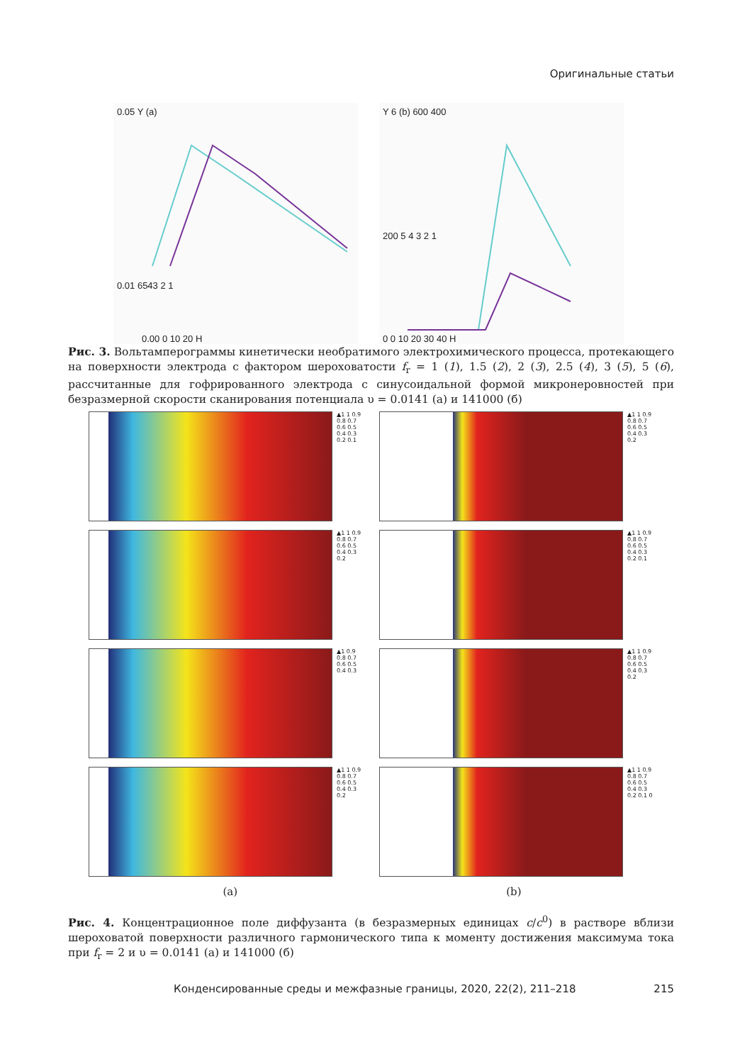Оригинальные статьи
0.05 Y (a)
0.01 6543 2 1
0.00 0 10 20 H
Y 6 (b) 600 400
200 5 4 3 2 1
0 0 10 20 30 40 H
Рис. 3. Вольтамперограммы кинетически необратимого электрохимического процесса, протекающего на поверхности электрода с фактором шероховатости f<sub>r</sub> = 1 (1), 1.5 (2), 2 (3), 2.5 (4), 3 (5), 5 (6), рассчитанные для гофрированного электрода с синусоидальной формой микронеровностей при безразмерной скорости сканирования потенциала υ = 0.0141 (а) и 141000 (б)
▲1 1 0.9 0.8 0.7 0.6 0.5 0.4 0.3 0.2 0.1
▲1 1 0.9 0.8 0.7 0.6 0.5 0.4 0.3 0.2
▲1 1 0.9 0.8 0.7 0.6 0.5 0.4 0.3 0.2
▲1 1 0.9 0.8 0.7 0.6 0.5 0.4 0.3 0.2 0.1
▲1 0.9 0.8 0.7 0.6 0.5 0.4 0.3 ▲1 1 0.9 0.8 0.7 0.6 0.5 0.4 0.3 0.2
▲1 1 0.9 0.8 0.7 0.6 0.5 0.4 0.3 0.2
▲1 1 0.9 0.8 0.7 0.6 0.5 0.4 0.3 0.2 0.1 0
(a) (b)
Рис. 4. Концентрационное поле диффузанта (в безразмерных единицах c/c<sup>0</sup>) в растворе вблизи шероховатой поверхности различного гармонического типа к моменту достижения максимума тока при f<sub>r</sub> = 2 и υ = 0.0141 (а) и 141000 (б)
Конденсированные среды и межфазные границы, 2020, 22(2), 211–218
215